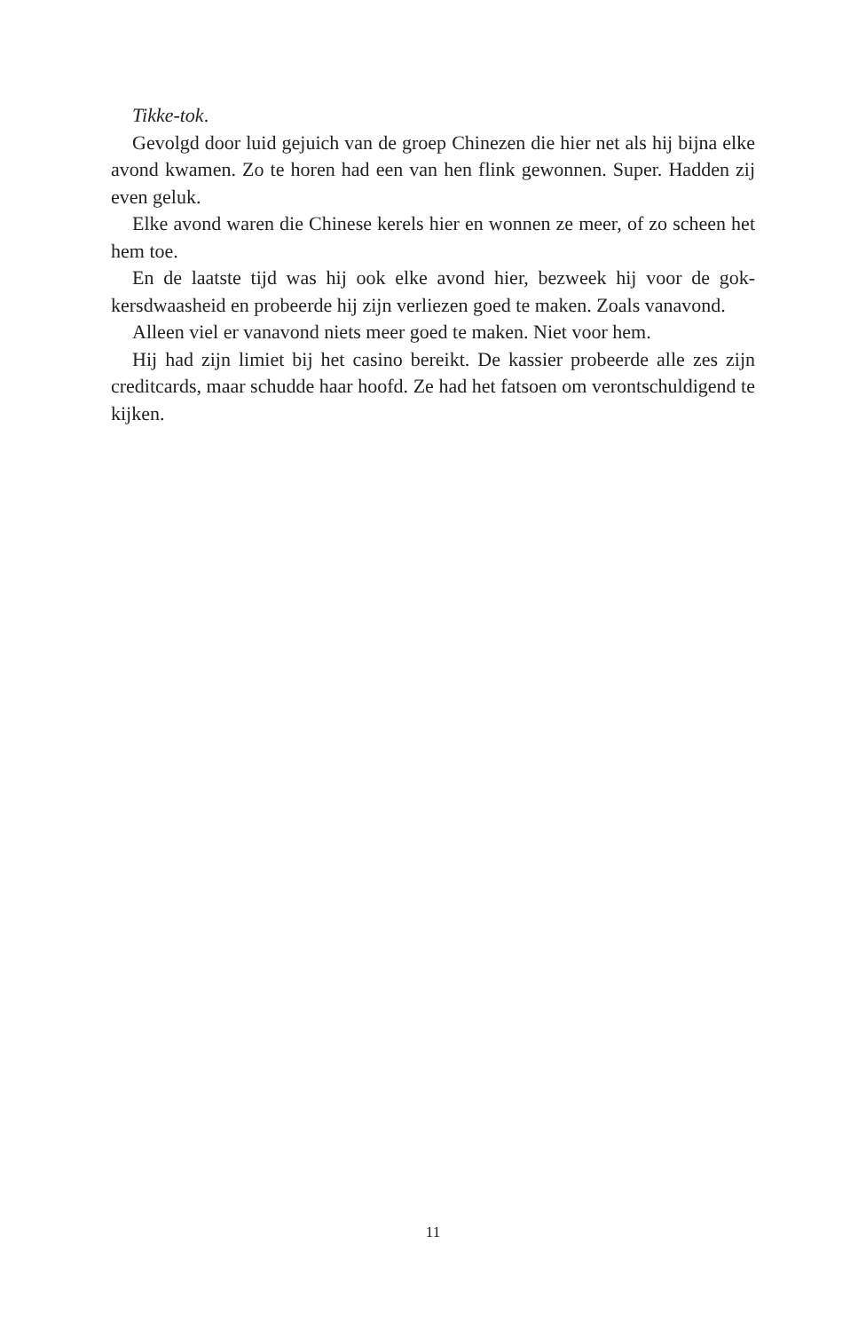Tikke-tok.
Gevolgd door luid gejuich van de groep Chinezen die hier net als hij bijna elke avond kwamen. Zo te horen had een van hen flink gewonnen. Super. Hadden zij even geluk.
Elke avond waren die Chinese kerels hier en wonnen ze meer, of zo scheen het hem toe.
En de laatste tijd was hij ook elke avond hier, bezweek hij voor de gok­kersdwaasheid en probeerde hij zijn verliezen goed te maken. Zoals van­avond.
Alleen viel er vanavond niets meer goed te maken. Niet voor hem.
Hij had zijn limiet bij het casino bereikt. De kassier probeerde alle zes zijn creditcards, maar schudde haar hoofd. Ze had het fatsoen om veront­schuldigend te kijken.
11